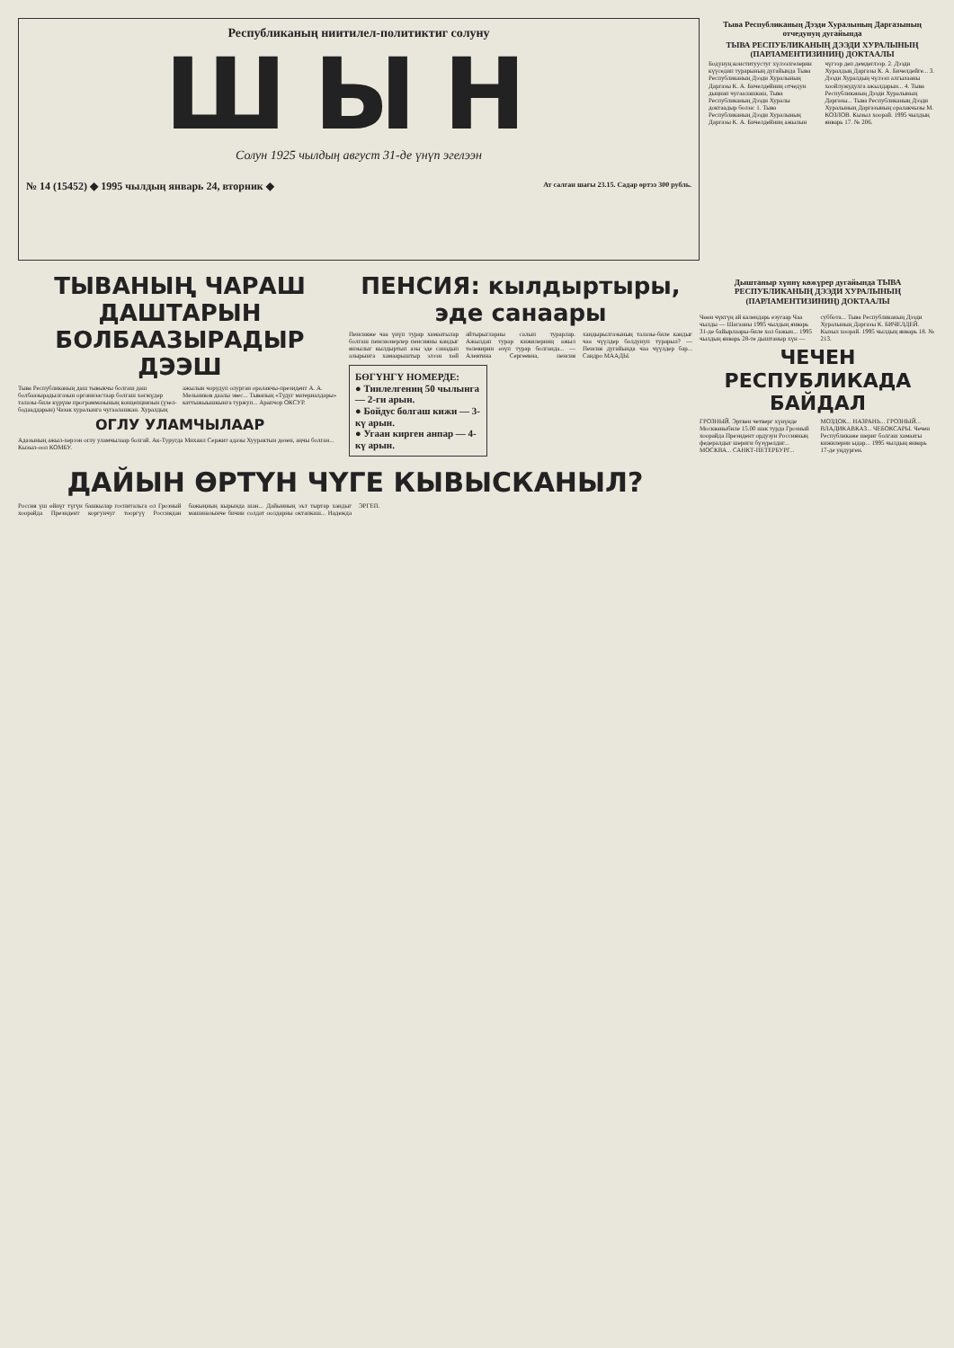Республиканың ниитилел-политиктиг солуну
ШЫН
Солун 1925 чылдың август 31-де үнүп эгелээн
№ 14 (15452) ◆ 1995 чылдың январь 24, вторник ◆ Ат салган шагы 23.15. Садар өртээ 300 рубль.
Тыва Республиканың Дээди Хуралының Даргазының отчедунуң дугайында
ТЫВА РЕСПУБЛИКАНЫҢ ДЭЭДИ ХУРАЛЫНЫҢ (ПАРЛАМЕНТИЗИНИҢ) ДОКТААЛЫ
Бодунуң конституустуг хүлээлгелерин күүседип турарының дугайында Тыва Республиканың Дээди Хуралының Даргазы К. А. Бичелдейниң отчедун дыңнап чугаалашкаш, Тыва Республиканың Дээди Хуралы доктаадыр болза: 1. Тыва Республиканың Дээди Хуралының Даргазы К. А. Бичелдейниң ажылын чүгээр деп демдеглээр. 2. Дээди Хуралдың Даргазы К. А. Бичелдейге... 3. Дээди Хуралдың чүлээп алгылааны хоойлужудулга ажылдарын... 4. Тыва Республиканың Дээди Хуралының Даргазы... Тыва Республиканың Дээди Хуралының Даргазының оралакчызы М. КОЗЛОВ. Кызыл хоорай. 1995 чылдың январь 17. № 206.
ТЫВАНЫҢ ЧАРАШ ДАШТАРЫН БОЛБААЗЫРАДЫР ДЭЭШ
Тыва Республиканың даш тывыкчы болгаш даш болбаазырадылгазын организастаар болгаш хөгжүдер талазы-биле күрүне программазының концепциязын (үзел-бодааддарын) Чазак хуралынга чугаалашкан. Хуралдың ажылын чорудуп олурган оралакчы-президент А. А. Мельников даалы эвес... Тывапың «Тудуг материалдары» каттыжыышкынга туржуп... Арапчор ОКСУР.
ОГЛУ УЛАМЧЫЛААР
Адазының ажыл-херээн оглу уламчылаар болгай. Ак-Туругда Михаил Сержит адазы Хуурактын дөзен, аңчы болган... Кызыл-оол КОМБУ.
ПЕНСИЯ: кылдыртыры, эде санаары
Пенсияже чаа үнүп турар хамаатылар болгаш пенсионерлер пенсияны кандыг янзылыг кылдыртып азы эде санадып алырынга хамаарыштыр элээн хөй айтырыгларны салып турарлар. Ажылдап турар кижилерниң ажыл төлевирин өзүп турар болганда... — Алевтина Сергеевна, пенсия хандырылгазының талазы-биле кандыг чаа чүүлдер болдунуп турарыл? — Пенсия дугайында чаа чүүлдер бар... Сандро МААДЫ.
БӨГҮНГҮ НОМЕРДЕ:
● Тиилелгениң 50 чылынга — 2-ги арын.
● Бойдус болгаш кижи — 3-кү арын.
● Угаан кирген анпар — 4-кү арын.
ДАЙЫН ӨРТҮН ЧҮГЕ КЫВЫСКАНЫЛ?
Россия үш өйнүг түгүн башкылар госпитальга ол Грозный хоорайда Президент коргунчуг тооргүү Россиядан бажыңның кырында шан... Дайынның эът тыртар хандыг машиназынче бичии солдат оолдарны октапкаш... Надежда ЭРГЕП.
Дыштаныр хүннү көжүрер дугайында ТЫВА РЕСПУБЛИКАНЫҢ ДЭЭДИ ХУРАЛЫНЫҢ (ПАРЛАМЕНТИЗИНИҢ) ДОКТААЛЫ
Чөөн чүктүң ай календарь езугаар Чаа чылды — Шагааны 1995 чылдың январь 31-де байырлаары-биле хол бажын... 1995 чылдың январь 28-те дыштаныр хүн — суббота... Тыва Республиканың Дээди Хуралының Даргазы К. БИЧЕЛДЕЙ. Кызыл хоорай. 1995 чылдың январь 18. № 213.
ЧЕЧЕН РЕСПУБЛИКАДА БАЙДАЛ
ГРОЗНЫЙ. Эрткен четверг хүнүнде Москваныбиле 15.00 шак турда Грозный хоорайда Президент ордузун Россияның федералдыг шериги бүзүрелдиг... МОСКВА... САНКТ-ПЕТЕРБУРГ... МОЗДОК... НАЗРАНЬ... ГРОЗНЫЙ... ВЛАДИКАВКАЗ... ЧЕБОКСАРЫ. Чечен Республикаже шериг болгаш хамааты кижилерни ыдар... 1995 чылдың январь 17-де уңдурген.